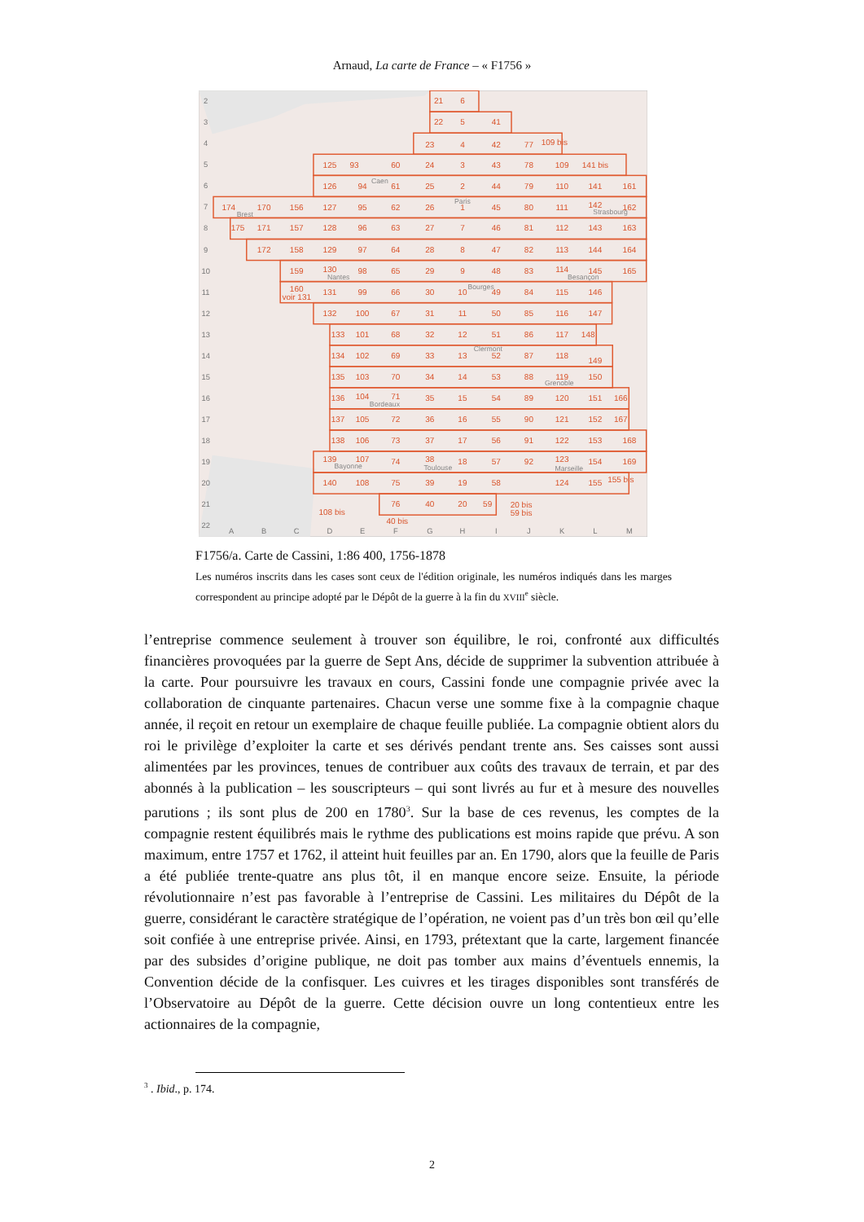Arnaud, La carte de France – « F1756 »
2
3
4
5
6
7
8
9
10
11
12
13
14
15
16
17
18
19
20
21
22
A
B
C
D
E
F
G
H
I
J
K
L
M
21
6
22
5
41
23
4
42
77
109 bis
125
93
60
24
3
43
78
109
141 bis
126
94
61
25
2
44
79
110
141
161
174
170
156
127
95
62
26
1
45
80
111
142
162
175
171
157
128
96
63
27
7
46
81
112
143
163
172
158
129
97
64
28
8
47
82
113
144
164
159
130
98
65
29
9
48
83
114
145
165
160
voir 131
131
99
66
30
10
49
84
115
146
132
100
67
31
11
50
85
116
147
133
101
68
32
12
51
86
117
148
134
102
69
33
13
52
87
118
149
135
103
70
34
14
53
88
119
150
136
104
71
35
15
54
89
120
151
166
137
105
72
36
16
55
90
121
152
167
138
106
73
37
17
56
91
122
153
168
139
107
74
38
18
57
92
123
154
169
140
108
75
39
19
58
124
155
155 bis
76
40
20
59
20 bis
59 bis
108 bis
40 bis
Brest
Caen
Paris
Strasbourg
Nantes
Besançon
Bourges
Clermont
Grenoble
Bordeaux
Bayonne
Toulouse
Marseille
F1756/a. Carte de Cassini, 1:86 400, 1756-1878
Les numéros inscrits dans les cases sont ceux de l'édition originale, les numéros indiqués dans les marges correspondent au principe adopté par le Dépôt de la guerre à la fin du XVIII<sup>e</sup> siècle.
l’entreprise commence seulement à trouver son équilibre, le roi, confronté aux difficultés financières provoquées par la guerre de Sept Ans, décide de supprimer la subvention attribuée à la carte. Pour poursuivre les travaux en cours, Cassini fonde une compagnie privée avec la collaboration de cinquante partenaires. Chacun verse une somme fixe à la compagnie chaque année, il reçoit en retour un exemplaire de chaque feuille publiée. La compagnie obtient alors du roi le privilège d’exploiter la carte et ses dérivés pendant trente ans. Ses caisses sont aussi alimentées par les provinces, tenues de contribuer aux coûts des travaux de terrain, et par des abonnés à la publication – les souscripteurs – qui sont livrés au fur et à mesure des nouvelles parutions ; ils sont plus de 200 en 1780<sup>3</sup>. Sur la base de ces revenus, les comptes de la compagnie restent équilibrés mais le rythme des publications est moins rapide que prévu. A son maximum, entre 1757 et 1762, il atteint huit feuilles par an. En 1790, alors que la feuille de Paris a été publiée trente-quatre ans plus tôt, il en manque encore seize. Ensuite, la période révolutionnaire n’est pas favorable à l’entreprise de Cassini. Les militaires du Dépôt de la guerre, considérant le caractère stratégique de l’opération, ne voient pas d’un très bon œil qu’elle soit confiée à une entreprise privée. Ainsi, en 1793, prétextant que la carte, largement financée par des subsides d’origine publique, ne doit pas tomber aux mains d’éventuels ennemis, la Convention décide de la confisquer. Les cuivres et les tirages disponibles sont transférés de l’Observatoire au Dépôt de la guerre. Cette décision ouvre un long contentieux entre les actionnaires de la compagnie,
<sup>3</sup> . Ibid., p. 174.
2